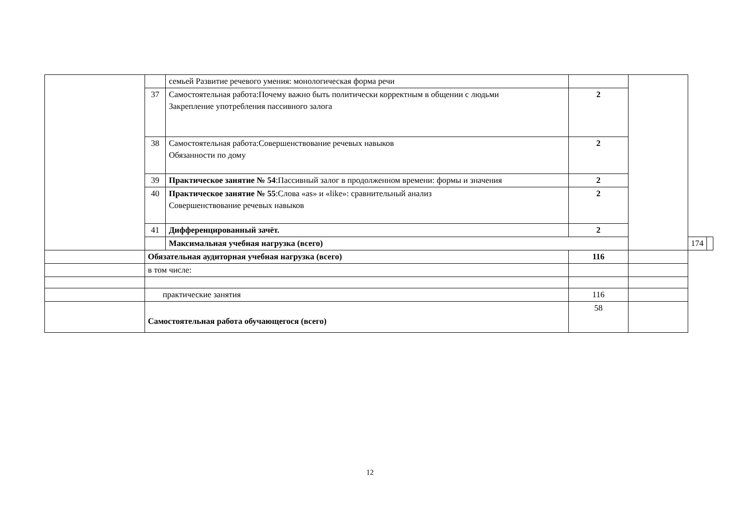| | | семьей Развитие речевого умения: монологическая форма речи | | | | |
| | 37 | Самостоятельная работа:Почему важно быть политически корректным в общении с людьми Закрепление употребления пассивного залога | 2 | | | |
| | 38 | Самостоятельная работа:Совершенствование речевых навыков Обязанности по дому | 2 | | | |
| | 39 | Практическое занятие № 54 :Пассивный залог в продолженном времени: формы и значения | 2 | | | |
| | 40 | Практическое занятие № 55 :Слова «as» и «like»: сравнительный анализ Совершенствование речевых навыков | 2 | | | |
| | 41 | Дифференцированный зачёт. | 2 | | | |
| | | Максимальная учебная нагрузка (всего) | | | 174 | |
| | Обязательная аудиторная учебная нагрузка (всего) | | 116 | | | |
| | в том числе: | | | | | |
| | практические занятия | | 116 | | | |
| | Самостоятельная работа обучающегося (всего) | | 58 | | | |
12